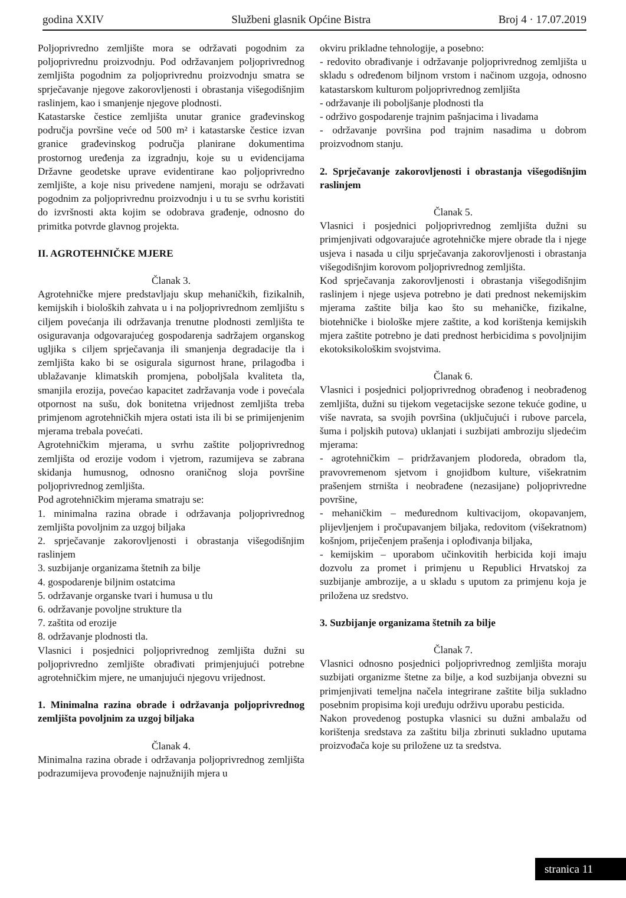godina XXIV Službeni glasnik Općine Bistra Broj 4 · 17.07.2019
Poljoprivredno zemljište mora se održavati pogodnim za poljoprivrednu proizvodnju. Pod održavanjem poljoprivrednog zemljišta pogodnim za poljoprivrednu proizvodnju smatra se sprječavanje njegove zakorovljenosti i obrastanja višegodišnjim raslinjem, kao i smanjenje njegove plodnosti.
Katastarske čestice zemljišta unutar granice građevinskog područja površine veće od 500 m² i katastarske čestice izvan granice građevinskog područja planirane dokumentima prostornog uređenja za izgradnju, koje su u evidencijama Državne geodetske uprave evidentirane kao poljoprivredno zemljište, a koje nisu privedene namjeni, moraju se održavati pogodnim za poljoprivrednu proizvodnju i u tu se svrhu koristiti do izvršnosti akta kojim se odobrava građenje, odnosno do primitka potvrde glavnog projekta.
II. AGROTEHNIČKE MJERE
Članak 3.
Agrotehničke mjere predstavljaju skup mehaničkih, fizikalnih, kemijskih i bioloških zahvata u i na poljoprivrednom zemljištu s ciljem povećanja ili održavanja trenutne plodnosti zemljišta te osiguravanja odgovarajućeg gospodarenja sadržajem organskog ugljika s ciljem sprječavanja ili smanjenja degradacije tla i zemljišta kako bi se osigurala sigurnost hrane, prilagodba i ublažavanje klimatskih promjena, poboljšala kvaliteta tla, smanjila erozija, povećao kapacitet zadržavanja vode i povećala otpornost na sušu, dok bonitetna vrijednost zemljišta treba primjenom agrotehničkih mjera ostati ista ili bi se primijenjenim mjerama trebala povećati.
Agrotehničkim mjerama, u svrhu zaštite poljoprivrednog zemljišta od erozije vodom i vjetrom, razumijeva se zabrana skidanja humusnog, odnosno oraničnog sloja površine poljoprivrednog zemljišta.
Pod agrotehničkim mjerama smatraju se:
1. minimalna razina obrade i održavanja poljoprivrednog zemljišta povoljnim za uzgoj biljaka
2. sprječavanje zakorovljenosti i obrastanja višegodišnjim raslinjem
3. suzbijanje organizama štetnih za bilje
4. gospodarenje biljnim ostatcima
5. održavanje organske tvari i humusa u tlu
6. održavanje povoljne strukture tla
7. zaštita od erozije
8. održavanje plodnosti tla.
Vlasnici i posjednici poljoprivrednog zemljišta dužni su poljoprivredno zemljište obrađivati primjenjujući potrebne agrotehničkim mjere, ne umanjujući njegovu vrijednost.
1. Minimalna razina obrade i održavanja poljoprivrednog zemljišta povoljnim za uzgoj biljaka
Članak 4.
Minimalna razina obrade i održavanja poljoprivrednog zemljišta podrazumijeva provođenje najnužnijih mjera u
okviru prikladne tehnologije, a posebno:
- redovito obrađivanje i održavanje poljoprivrednog zemljišta u skladu s određenom biljnom vrstom i načinom uzgoja, odnosno katastarskom kulturom poljoprivrednog zemljišta
- održavanje ili poboljšanje plodnosti tla
- održivo gospodarenje trajnim pašnjacima i livadama
- održavanje površina pod trajnim nasadima u dobrom proizvodnom stanju.
2. Sprječavanje zakorovljenosti i obrastanja višegodišnjim raslinjem
Članak 5.
Vlasnici i posjednici poljoprivrednog zemljišta dužni su primjenjivati odgovarajuće agrotehničke mjere obrade tla i njege usjeva i nasada u cilju sprječavanja zakorovljenosti i obrastanja višegodišnjim korovom poljoprivrednog zemljišta.
Kod sprječavanja zakorovljenosti i obrastanja višegodišnjim raslinjem i njege usjeva potrebno je dati prednost nekemijskim mjerama zaštite bilja kao što su mehaničke, fizikalne, biotehničke i biološke mjere zaštite, a kod korištenja kemijskih mjera zaštite potrebno je dati prednost herbicidima s povoljnijim ekotoksikološkim svojstvima.
Članak 6.
Vlasnici i posjednici poljoprivrednog obrađenog i neobrađenog zemljišta, dužni su tijekom vegetacijske sezone tekuće godine, u više navrata, sa svojih površina (uključujući i rubove parcela, šuma i poljskih putova) uklanjati i suzbijati ambroziju sljedećim mjerama:
- agrotehničkim – pridržavanjem plodoreda, obradom tla, pravovremenom sjetvom i gnojidbom kulture, višekratnim prašenjem strništa i neobrađene (nezasijane) poljoprivredne površine,
- mehaničkim – međurednom kultivacijom, okopavanjem, plijevljenjem i pročupavanjem biljaka, redovitom (višekratnom) košnjom, priječenjem prašenja i oplođivanja biljaka,
- kemijskim – uporabom učinkovitih herbicida koji imaju dozvolu za promet i primjenu u Republici Hrvatskoj za suzbijanje ambrozije, a u skladu s uputom za primjenu koja je priložena uz sredstvo.
3. Suzbijanje organizama štetnih za bilje
Članak 7.
Vlasnici odnosno posjednici poljoprivrednog zemljišta moraju suzbijati organizme štetne za bilje, a kod suzbijanja obvezni su primjenjivati temeljna načela integrirane zaštite bilja sukladno posebnim propisima koji uređuju održivu uporabu pesticida.
Nakon provedenog postupka vlasnici su dužni ambalažu od korištenja sredstava za zaštitu bilja zbrinuti sukladno uputama proizvođača koje su priložene uz ta sredstva.
stranica 11